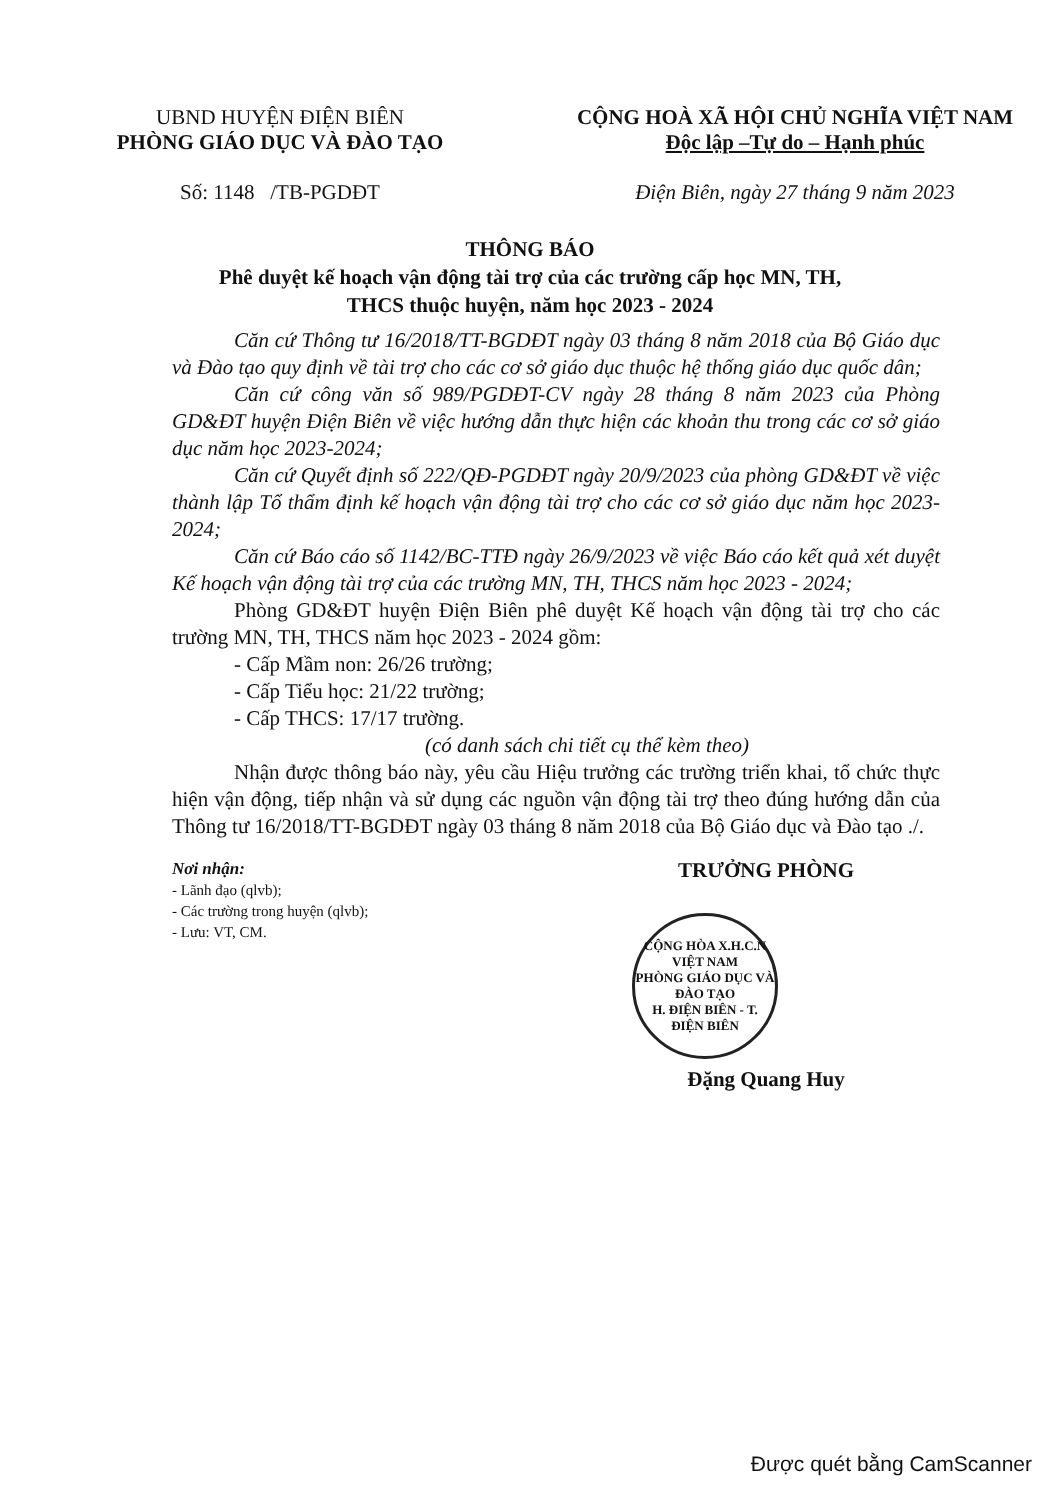UBND HUYỆN ĐIỆN BIÊN
PHÒNG GIÁO DỤC VÀ ĐÀO TẠO
Số: 1148 /TB-PGDĐT
CỘNG HOÀ XÃ HỘI CHỦ NGHĨA VIỆT NAM
Độc lập –Tự do – Hạnh phúc
Điện Biên, ngày 27 tháng 9 năm 2023
THÔNG BÁO
Phê duyệt kế hoạch vận động tài trợ của các trường cấp học MN, TH,
THCS thuộc huyện, năm học 2023 - 2024
Căn cứ Thông tư 16/2018/TT-BGDĐT ngày 03 tháng 8 năm 2018 của Bộ Giáo dục và Đào tạo quy định về tài trợ cho các cơ sở giáo dục thuộc hệ thống giáo dục quốc dân;
Căn cứ công văn số 989/PGDĐT-CV ngày 28 tháng 8 năm 2023 của Phòng GD&ĐT huyện Điện Biên về việc hướng dẫn thực hiện các khoản thu trong các cơ sở giáo dục năm học 2023-2024;
Căn cứ Quyết định số 222/QĐ-PGDĐT ngày 20/9/2023 của phòng GD&ĐT về việc thành lập Tổ thẩm định kế hoạch vận động tài trợ cho các cơ sở giáo dục năm học 2023-2024;
Căn cứ Báo cáo số 1142/BC-TTĐ ngày 26/9/2023 về việc Báo cáo kết quả xét duyệt Kế hoạch vận động tài trợ của các trường MN, TH, THCS năm học 2023 - 2024;
Phòng GD&ĐT huyện Điện Biên phê duyệt Kế hoạch vận động tài trợ cho các trường MN, TH, THCS năm học 2023 - 2024 gồm:
- Cấp Mầm non: 26/26 trường;
- Cấp Tiểu học: 21/22 trường;
- Cấp THCS: 17/17 trường.
(có danh sách chi tiết cụ thể kèm theo)
Nhận được thông báo này, yêu cầu Hiệu trưởng các trường triển khai, tổ chức thực hiện vận động, tiếp nhận và sử dụng các nguồn vận động tài trợ theo đúng hướng dẫn của Thông tư 16/2018/TT-BGDĐT ngày 03 tháng 8 năm 2018 của Bộ Giáo dục và Đào tạo ./.
Nơi nhận:
- Lãnh đạo (qlvb);
- Các trường trong huyện (qlvb);
- Lưu: VT, CM.
TRƯỞNG PHÒNG
CỘNG HÒA X.H.C.N VIỆT NAM
PHÒNG GIÁO DỤC VÀ ĐÀO TẠO
H. ĐIỆN BIÊN - T. ĐIỆN BIÊN
Đặng Quang Huy
Được quét bằng CamScanner